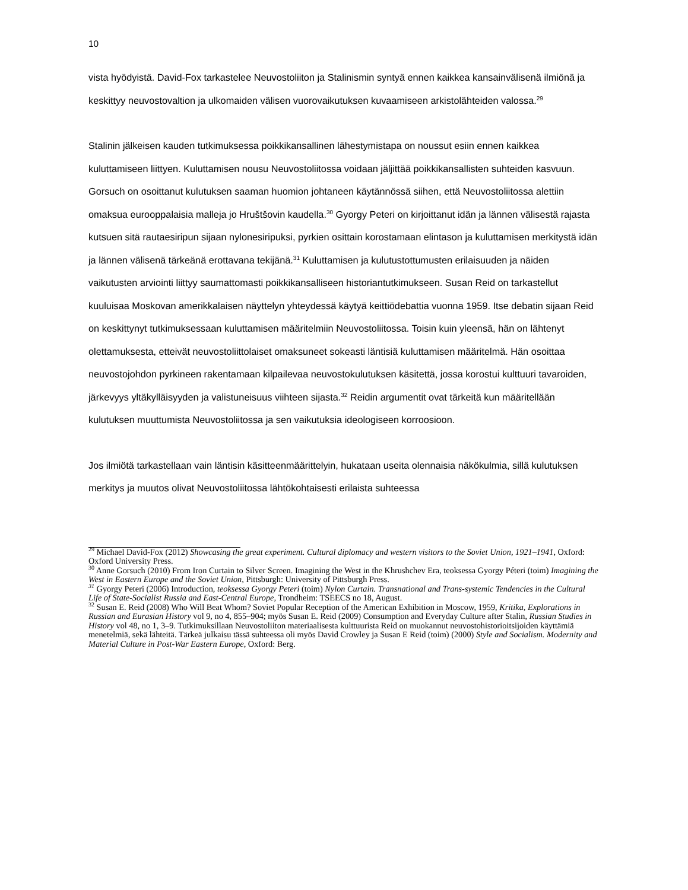10
vista hyödyistä. David-Fox tarkastelee Neuvostoliiton ja Stalinismin syntyä ennen kaikkea kansain­välisenä ilmiönä ja keskittyy neuvostovaltion ja ulkomaiden välisen vuorovaikutuksen kuvaamiseen arkistolähteiden valossa.<sup>29</sup>
Stalinin jälkeisen kauden tutkimuksessa poikkikansallinen lähestymistapa on noussut esiin ennen kaikkea kuluttamiseen liittyen. Kuluttamisen nousu Neuvostoliitossa voidaan jäljittää poikkikansal­listen suhteiden kasvuun. Gorsuch on osoittanut kulutuksen saaman huomion johtaneen käytän­nössä siihen, että Neuvostoliitossa alettiin omaksua eurooppalaisia malleja jo Hruštšovin kaudel­la.<sup>30</sup> Gyorgy Peteri on kirjoittanut idän ja lännen välisestä rajasta kutsuen sitä rautaesiripun sijaan nylonesiripuksi, pyrkien osittain korostamaan elintason ja kuluttamisen merkitystä idän ja lännen välisenä tärkeänä erottavana tekijänä.<sup>31</sup> Kuluttamisen ja kulutustottumusten erilaisuuden ja näi­den vaikutusten arviointi liittyy saumattomasti poikkikansalliseen historiantutkimukseen. Susan Reid on tarkastellut kuuluisaa Moskovan amerikkalaisen näyttelyn yhteydessä käytyä keittiödebat­tia vuonna 1959. Itse debatin sijaan Reid on keskittynyt tutkimuksessaan kuluttamisen määritel­miin Neuvostoliitossa. Toisin kuin yleensä, hän on lähtenyt olettamuksesta, etteivät neuvostoliitto­laiset omaksuneet sokeasti läntisiä kuluttamisen määritelmä. Hän osoittaa neuvostojohdon pyrki­neen rakentamaan kilpailevaa neuvostokulutuksen käsitettä, jossa korostui kulttuuri tavaroiden, järkevyys yltäkylläisyyden ja valistuneisuus viihteen sijasta.<sup>32</sup> Reidin argumentit ovat tärkeitä kun määritellään kulutuksen muuttumista Neuvostoliitossa ja sen vaikutuksia ideologiseen korroosi­oon.
Jos ilmiötä tarkastellaan vain läntisin käsitteenmäärittelyin, hukataan useita olennaisia näkökul­mia, sillä kulutuksen merkitys ja muutos olivat Neuvostoliitossa lähtökohtaisesti erilaista suhteessa
<sup>29</sup> Michael David-Fox (2012) Showcasing the great experiment. Cultural diplomacy and western visitors to the Soviet Union, 1921–1941, Oxford: Oxford University Press.
<sup>30</sup> Anne Gorsuch (2010) From Iron Curtain to Silver Screen. Imagining the West in the Khrushchev Era, teoksessa Gyorgy Péteri (toim) Imagining the West in Eastern Europe and the Soviet Union, Pittsburgh: University of Pittsburgh Press.
<sup>31</sup> Gyorgy Peteri (2006) Introduction, teoksessa Gyorgy Peteri (toim) Nylon Curtain. Transnational and Trans-systemic Tendencies in the Cultural Life of State-Socialist Russia and East-Central Europe, Trondheim: TSEECS no 18, August.
<sup>32</sup> Susan E. Reid (2008) Who Will Beat Whom? Soviet Popular Reception of the American Exhibition in Moscow, 1959, Kritika, Explorations in Russian and Eurasian History vol 9, no 4, 855–904; myös Susan E. Reid (2009) Con­sumption and Everyday Culture after Stalin, Russian Studies in History vol 48, no 1, 3–9. Tutkimuksillaan Neuvostolii­ton materiaalisesta kulttuurista Reid on muokannut neuvostohistorioitsijoiden käyttämiä menetelmiä, sekä lähteitä. Tärkeä julkaisu tässä suhteessa oli myös David Crowley ja Susan E Reid (toim) (2000) Style and Socialism. Modernity and Material Culture in Post-War Eastern Europe, Oxford: Berg.